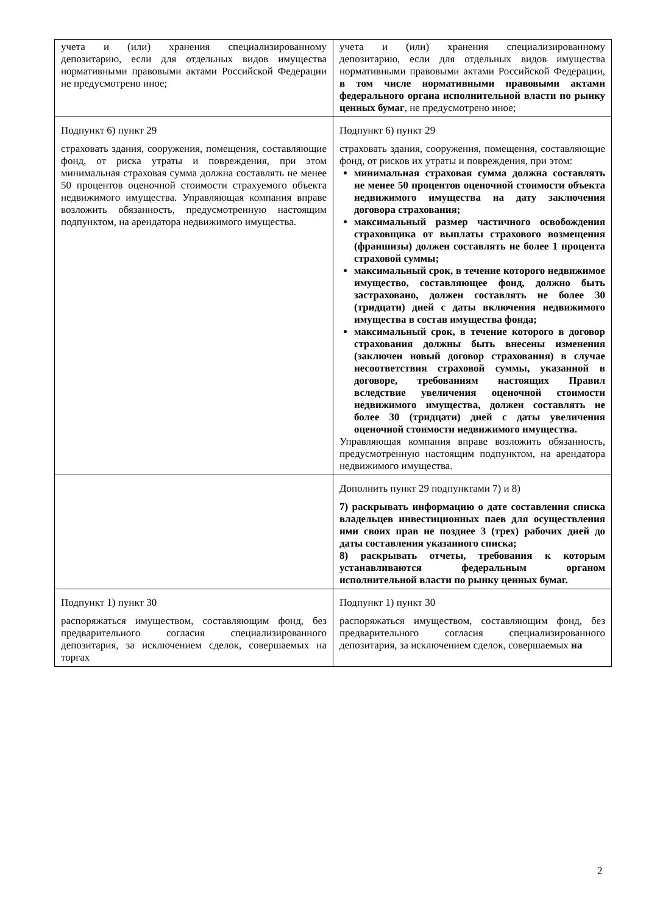| учета и (или) хранения специализированному депозитарию, если для отдельных видов имущества нормативными правовыми актами Российской Федерации не предусмотрено иное; | учета и (или) хранения специализированному депозитарию, если для отдельных видов имущества нормативными правовыми актами Российской Федерации, в том числе нормативными правовыми актами федерального органа исполнительной власти по рынку ценных бумаг , не предусмотрено иное; |
| Подпункт 6) пункт 29 страховать здания, сооружения, помещения, составляющие фонд, от риска утраты и повреждения, при этом минимальная страховая сумма должна составлять не менее 50 процентов оценочной стоимости страхуемого объекта недвижимого имущества. Управляющая компания вправе возложить обязанность, предусмотренную настоящим подпунктом, на арендатора недвижимого имущества. | Подпункт 6) пункт 29 страховать здания, сооружения, помещения, составляющие фонд, от рисков их утраты и повреждения, при этом: минимальная страховая сумма должна составлять не менее 50 процентов оценочной стоимости объекта недвижимого имущества на дату заключения договора страхования; максимальный размер частичного освобождения страховщика от выплаты страхового возмещения (франшизы) должен составлять не более 1 процента страховой суммы; максимальный срок, в течение которого недвижимое имущество, составляющее фонд, должно быть застраховано, должен составлять не более 30 (тридцати) дней с даты включения недвижимого имущества в состав имущества фонда; максимальный срок, в течение которого в договор страхования должны быть внесены изменения (заключен новый договор страхования) в случае несоответствия страховой суммы, указанной в договоре, требованиям настоящих Правил вследствие увеличения оценочной стоимости недвижимого имущества, должен составлять не более 30 (тридцати) дней с даты увеличения оценочной стоимости недвижимого имущества. Управляющая компания вправе возложить обязанность, предусмотренную настоящим подпунктом, на арендатора недвижимого имущества. |
| | Дополнить пункт 29 подпунктами 7) и 8) 7) раскрывать информацию о дате составления списка владельцев инвестиционных паев для осуществления ими своих прав не позднее 3 (трех) рабочих дней до даты составления указанного списка; 8) раскрывать отчеты, требования к которым устанавливаются федеральным органом исполнительной власти по рынку ценных бумаг. |
| Подпункт 1) пункт 30 распоряжаться имуществом, составляющим фонд, без предварительного согласия специализированного депозитария, за исключением сделок, совершаемых на торгах | Подпункт 1) пункт 30 распоряжаться имуществом, составляющим фонд, без предварительного согласия специализированного депозитария, за исключением сделок, совершаемых на |
2